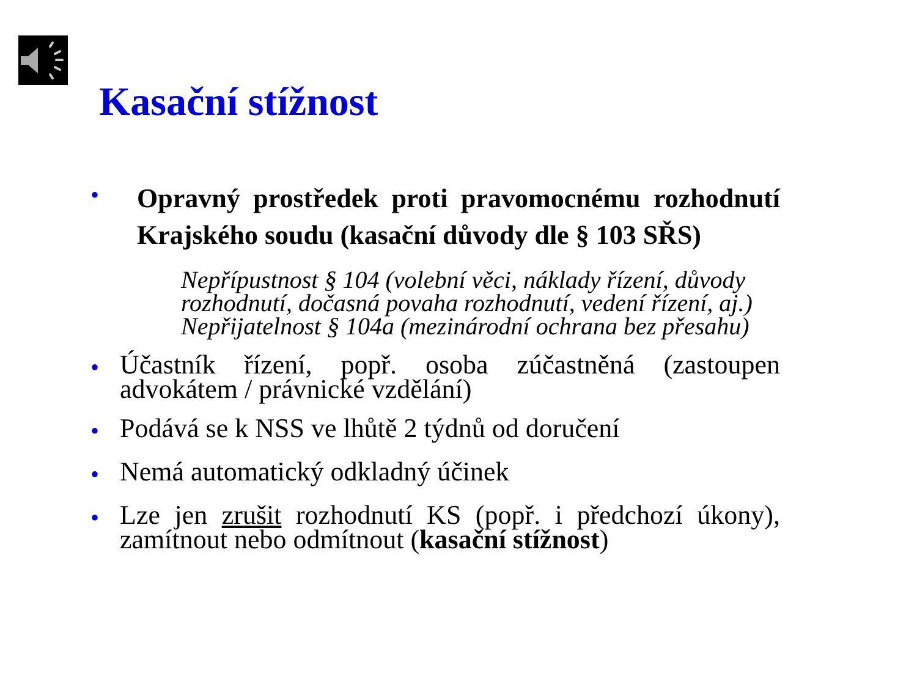Kasační stížnost
•
Opravný prostředek proti pravomocnému rozhodnutí Krajského soudu (kasační důvody dle § 103 SŘS)
Nepřípustnost § 104 (volební věci, náklady řízení, důvody rozhodnutí, dočasná povaha rozhodnutí, vedení řízení, aj.)
Nepřijatelnost § 104a (mezinárodní ochrana bez přesahu)
•
Účastník řízení, popř. osoba zúčastněná (zastoupen advokátem / právnické vzdělání)
•
Podává se k NSS ve lhůtě 2 týdnů od doručení
•
Nemá automatický odkladný účinek
•
Lze jen zrušit rozhodnutí KS (popř. i předchozí úkony), zamítnout nebo odmítnout (kasační stížnost)